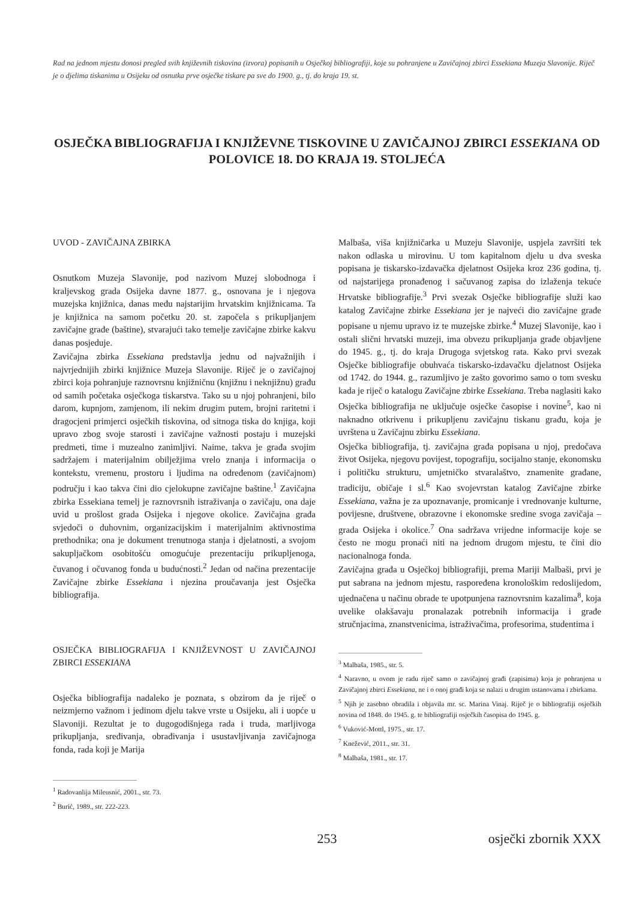Rad na jednom mjestu donosi pregled svih književnih tiskovina (izvora) popisanih u Osječkoj bibliografiji, koje su pohranjene u Zavičajnoj zbirci Essekiana Muzeja Slavonije. Riječ je o djelima tiskanima u Osijeku od osnutka prve osječke tiskare pa sve do 1900. g., tj. do kraja 19. st.
OSJEČKA BIBLIOGRAFIJA I KNJIŽEVNE TISKOVINE U ZAVIČAJNOJ ZBIRCI ESSEKIANA OD POLOVICE 18. DO KRAJA 19. STOLJEĆA
UVOD - ZAVIČAJNA ZBIRKA
Osnutkom Muzeja Slavonije, pod nazivom Muzej slobodnoga i kraljevskog grada Osijeka davne 1877. g., osnovana je i njegova muzejska knjižnica, danas među najstarijim hrvatskim knjižnicama. Ta je knjižnica na samom početku 20. st. započela s prikupljanjem zavičajne građe (baštine), stvarajući tako temelje zavičajne zbirke kakvu danas posjeduje.
Zavičajna zbirka Essekiana predstavlja jednu od najvažnijih i najvrjednijih zbirki knjižnice Muzeja Slavonije. Riječ je o zavičajnoj zbirci koja pohranjuje raznovrsnu knjižničnu (knjižnu i neknjižnu) građu od samih početaka osječkoga tiskarstva. Tako su u njoj pohranjeni, bilo darom, kupnjom, zamjenom, ili nekim drugim putem, brojni raritetni i dragocjeni primjerci osječkih tiskovina, od sitnoga tiska do knjiga, koji upravo zbog svoje starosti i zavičajne važnosti postaju i muzejski predmeti, time i muzealno zanimljivi. Naime, takva je građa svojim sadržajem i materijalnim obilježjima vrelo znanja i informacija o kontekstu, vremenu, prostoru i ljudima na određenom (zavičajnom) području i kao takva čini dio cjelokupne zavičajne baštine.<sup>1</sup> Zavičajna zbirka Essekiana temelj je raznovrsnih istraživanja o zavičaju, ona daje uvid u prošlost grada Osijeka i njegove okolice. Zavičajna građa svjedoči o duhovnim, organizacijskim i materijalnim aktivnostima prethodnika; ona je dokument trenutnoga stanja i djelatnosti, a svojom sakupljačkom osobitošću omogućuje prezentaciju prikupljenoga, čuvanog i očuvanog fonda u budućnosti.<sup>2</sup> Jedan od načina prezentacije Zavičajne zbirke Essekiana i njezina proučavanja jest Osječka bibliografija.
OSJEČKA BIBLIOGRAFIJA I KNJIŽEVNOST U ZAVIČAJNOJ ZBIRCI ESSEKIANA
Osječka bibliografija nadaleko je poznata, s obzirom da je riječ o neizmjerno važnom i jedinom djelu takve vrste u Osijeku, ali i uopće u Slavoniji. Rezultat je to dugogodišnjega rada i truda, marljivoga prikupljanja, sređivanja, obrađivanja i usustavljivanja zavičajnoga fonda, rada koji je Marija
<sup>1</sup> Radovanlija Mileusnić, 2001., str. 73.
<sup>2</sup> Burić, 1989., str. 222-223.
Malbaša, viša knjižničarka u Muzeju Slavonije, uspjela završiti tek nakon odlaska u mirovinu. U tom kapitalnom djelu u dva sveska popisana je tiskarsko-izdavačka djelatnost Osijeka kroz 236 godina, tj. od najstarijega pronađenog i sačuvanog zapisa do izlaženja tekuće Hrvatske bibliografije.<sup>3</sup> Prvi svezak Osječke bibliografije služi kao katalog Zavičajne zbirke Essekiana jer je najveći dio zavičajne građe popisane u njemu upravo iz te muzejske zbirke.<sup>4</sup> Muzej Slavonije, kao i ostali slični hrvatski muzeji, ima obvezu prikupljanja građe objavljene do 1945. g., tj. do kraja Drugoga svjetskog rata. Kako prvi svezak Osječke bibliografije obuhvaća tiskarsko-izdavačku djelatnost Osijeka od 1742. do 1944. g., razumljivo je zašto govorimo samo o tom svesku kada je riječ o katalogu Zavičajne zbirke Essekiana. Treba naglasiti kako Osječka bibliografija ne uključuje osječke časopise i novine<sup>5</sup>, kao ni naknadno otkrivenu i prikupljenu zavičajnu tiskanu građu, koja je uvrštena u Zavičajnu zbirku Essekiana.
Osječka bibliografija, tj. zavičajna građa popisana u njoj, predočava život Osijeka, njegovu povijest, topografiju, socijalno stanje, ekonomsku i političku strukturu, umjetničko stvaralaštvo, znamenite građane, tradiciju, običaje i sl.<sup>6</sup> Kao svojevrstan katalog Zavičajne zbirke Essekiana, važna je za upoznavanje, promicanje i vrednovanje kulturne, povijesne, društvene, obrazovne i ekonomske sredine svoga zavičaja – grada Osijeka i okolice.<sup>7</sup> Ona sadržava vrijedne informacije koje se često ne mogu pronaći niti na jednom drugom mjestu, te čini dio nacionalnoga fonda.
Zavičajna građa u Osječkoj bibliografiji, prema Mariji Malbaši, prvi je put sabrana na jednom mjestu, raspoređena kronološkim redoslijedom, ujednačena u načinu obrade te upotpunjena raznovrsnim kazalima<sup>8</sup>, koja uvelike olakšavaju pronalazak potrebnih informacija i građe stručnjacima, znanstvenicima, istraživačima, profesorima, studentima i
<sup>3</sup> Malbaša, 1985., str. 5.
<sup>4</sup> Naravno, u ovom je radu riječ samo o zavičajnoj građi (zapisima) koja je pohranjena u Zavičajnoj zbirci Essekiana, ne i o onoj građi koja se nalazi u drugim ustanovama i zbirkama.
<sup>5</sup> Njih je zasebno obradila i objavila mr. sc. Marina Vinaj. Riječ je o bibliografiji osječkih novina od 1848. do 1945. g. te bibliografiji osječkih časopisa do 1945. g.
<sup>6</sup> Vuković-Mottl, 1975., str. 17.
<sup>7</sup> Knežević, 2011., str. 31.
<sup>8</sup> Malbaša, 1981., str. 17.
253 osječki zbornik XXX